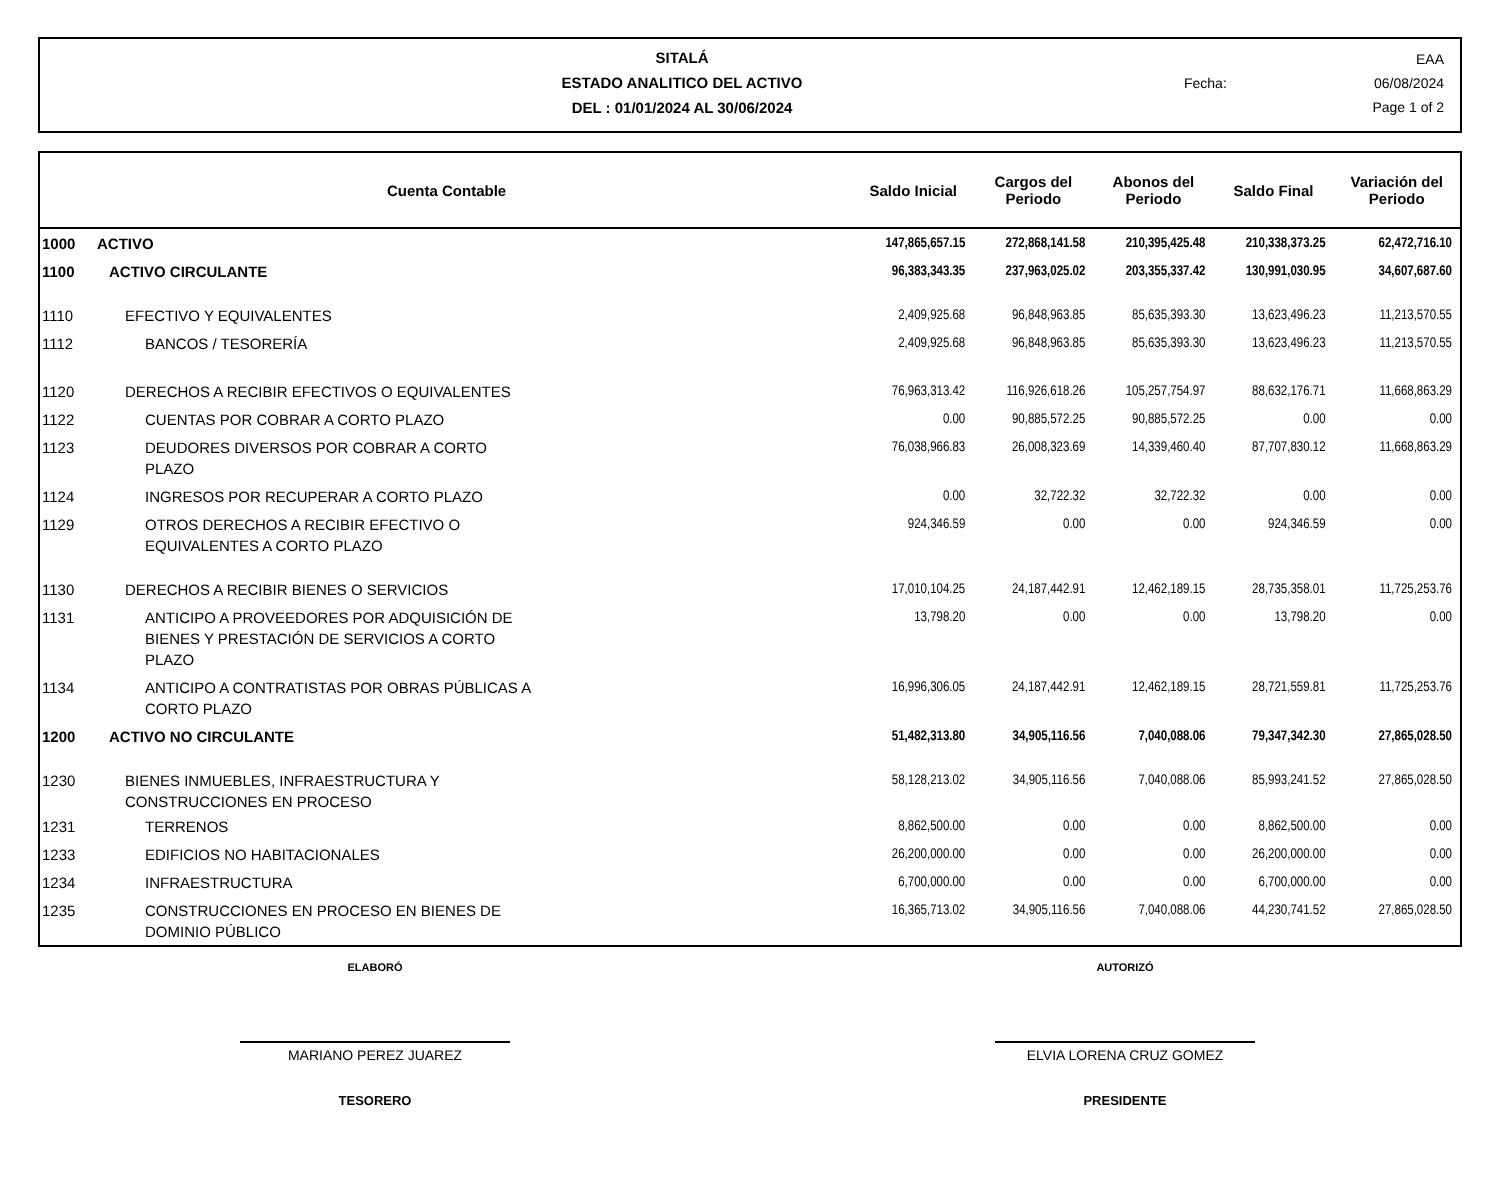SITALÁ
ESTADO ANALITICO DEL ACTIVO
DEL : 01/01/2024 AL 30/06/2024
EAA
Fecha: 06/08/2024
Page 1 of 2
| Cuenta Contable | | Saldo Inicial | Cargos del Periodo | Abonos del Periodo | Saldo Final | Variación del Periodo |
| --- | --- | --- | --- | --- | --- | --- |
| 1000 | ACTIVO | 147,865,657.15 | 272,868,141.58 | 210,395,425.48 | 210,338,373.25 | 62,472,716.10 |
| 1100 | ACTIVO CIRCULANTE | 96,383,343.35 | 237,963,025.02 | 203,355,337.42 | 130,991,030.95 | 34,607,687.60 |
| 1110 | EFECTIVO Y EQUIVALENTES | 2,409,925.68 | 96,848,963.85 | 85,635,393.30 | 13,623,496.23 | 11,213,570.55 |
| 1112 | BANCOS / TESORERÍA | 2,409,925.68 | 96,848,963.85 | 85,635,393.30 | 13,623,496.23 | 11,213,570.55 |
| 1120 | DERECHOS A RECIBIR EFECTIVOS O EQUIVALENTES | 76,963,313.42 | 116,926,618.26 | 105,257,754.97 | 88,632,176.71 | 11,668,863.29 |
| 1122 | CUENTAS POR COBRAR A CORTO PLAZO | 0.00 | 90,885,572.25 | 90,885,572.25 | 0.00 | 0.00 |
| 1123 | DEUDORES DIVERSOS POR COBRAR A CORTO PLAZO | 76,038,966.83 | 26,008,323.69 | 14,339,460.40 | 87,707,830.12 | 11,668,863.29 |
| 1124 | INGRESOS POR RECUPERAR A CORTO PLAZO | 0.00 | 32,722.32 | 32,722.32 | 0.00 | 0.00 |
| 1129 | OTROS DERECHOS A RECIBIR EFECTIVO O EQUIVALENTES A CORTO PLAZO | 924,346.59 | 0.00 | 0.00 | 924,346.59 | 0.00 |
| 1130 | DERECHOS A RECIBIR BIENES O SERVICIOS | 17,010,104.25 | 24,187,442.91 | 12,462,189.15 | 28,735,358.01 | 11,725,253.76 |
| 1131 | ANTICIPO A PROVEEDORES POR ADQUISICIÓN DE BIENES Y PRESTACIÓN DE SERVICIOS A CORTO PLAZO | 13,798.20 | 0.00 | 0.00 | 13,798.20 | 0.00 |
| 1134 | ANTICIPO A CONTRATISTAS POR OBRAS PÚBLICAS A CORTO PLAZO | 16,996,306.05 | 24,187,442.91 | 12,462,189.15 | 28,721,559.81 | 11,725,253.76 |
| 1200 | ACTIVO NO CIRCULANTE | 51,482,313.80 | 34,905,116.56 | 7,040,088.06 | 79,347,342.30 | 27,865,028.50 |
| 1230 | BIENES INMUEBLES, INFRAESTRUCTURA Y CONSTRUCCIONES EN PROCESO | 58,128,213.02 | 34,905,116.56 | 7,040,088.06 | 85,993,241.52 | 27,865,028.50 |
| 1231 | TERRENOS | 8,862,500.00 | 0.00 | 0.00 | 8,862,500.00 | 0.00 |
| 1233 | EDIFICIOS NO HABITACIONALES | 26,200,000.00 | 0.00 | 0.00 | 26,200,000.00 | 0.00 |
| 1234 | INFRAESTRUCTURA | 6,700,000.00 | 0.00 | 0.00 | 6,700,000.00 | 0.00 |
| 1235 | CONSTRUCCIONES EN PROCESO EN BIENES DE DOMINIO PÚBLICO | 16,365,713.02 | 34,905,116.56 | 7,040,088.06 | 44,230,741.52 | 27,865,028.50 |
ELABORÓ AUTORIZÓ
MARIANO PEREZ JUAREZ ELVIA LORENA CRUZ GOMEZ
TESORERO PRESIDENTE